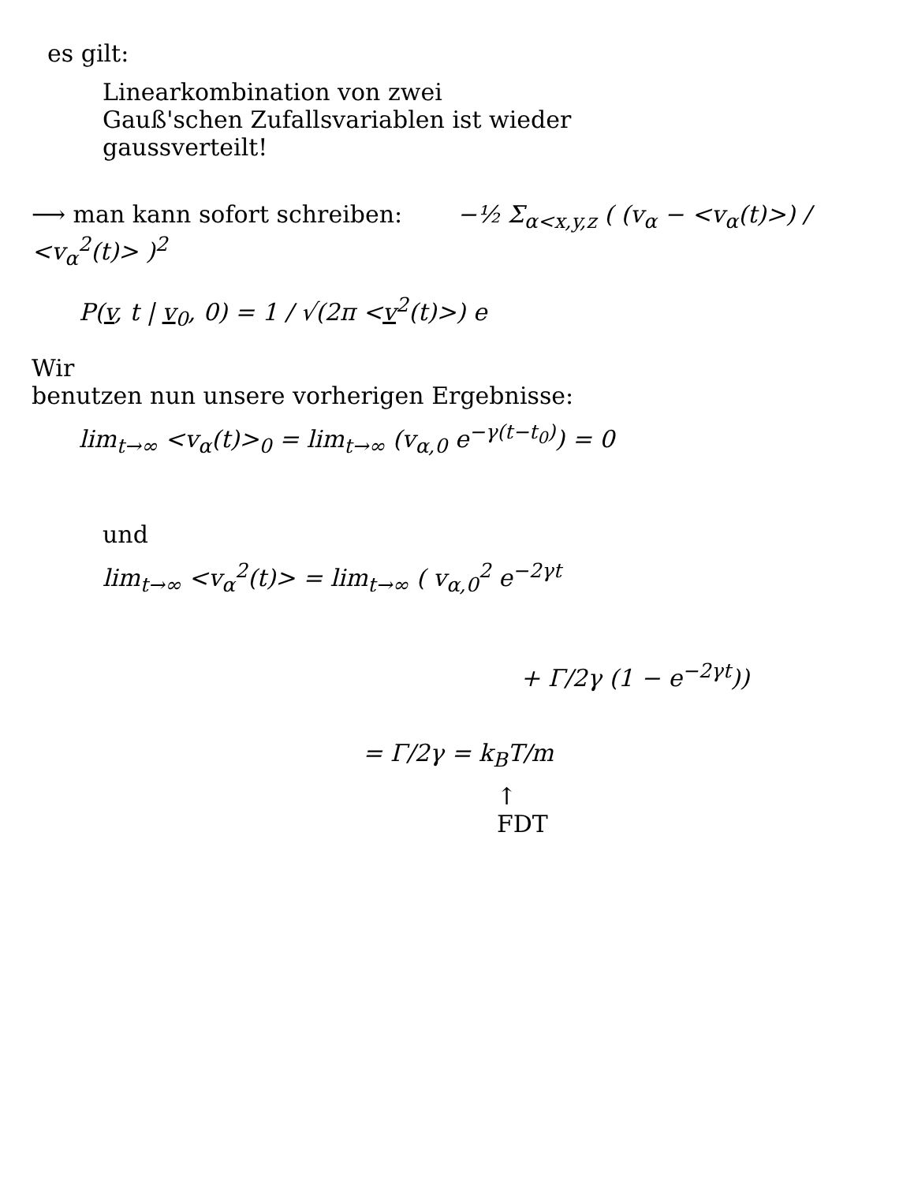es gilt:
Linearkombination von zwei
Gauß'schen Zufallsvariablen ist wieder
gaussverteilt!
⟶ man kann sofort schreiben: −½ Σ<sub>α<x,y,z</sub> ( (v<sub>α</sub> − <v<sub>α</sub>(t)>) / <v<sub>α</sub><sup>2</sup>(t)> )<sup>2</sup>
P(v, t | v<sub>0</sub>, 0) = 1 / √(2π <v<sup>2</sup>(t)>) e
Wir
benutzen nun unsere vorherigen Ergebnisse:
lim<sub>t→∞</sub> <v<sub>α</sub>(t)><sub>0</sub> = lim<sub>t→∞</sub> (v<sub>α,0</sub> e<sup>−γ(t−t<sub>0</sub>)</sup>) = 0
und
lim<sub>t→∞</sub> <v<sub>α</sub><sup>2</sup>(t)> = lim<sub>t→∞</sub> ( v<sub>α,0</sub><sup>2</sup> e<sup>−2γt</sup>
+ Γ/2γ (1 − e<sup>−2γt</sup>))
= Γ/2γ = k<sub>B</sub>T/m
↑
FDT